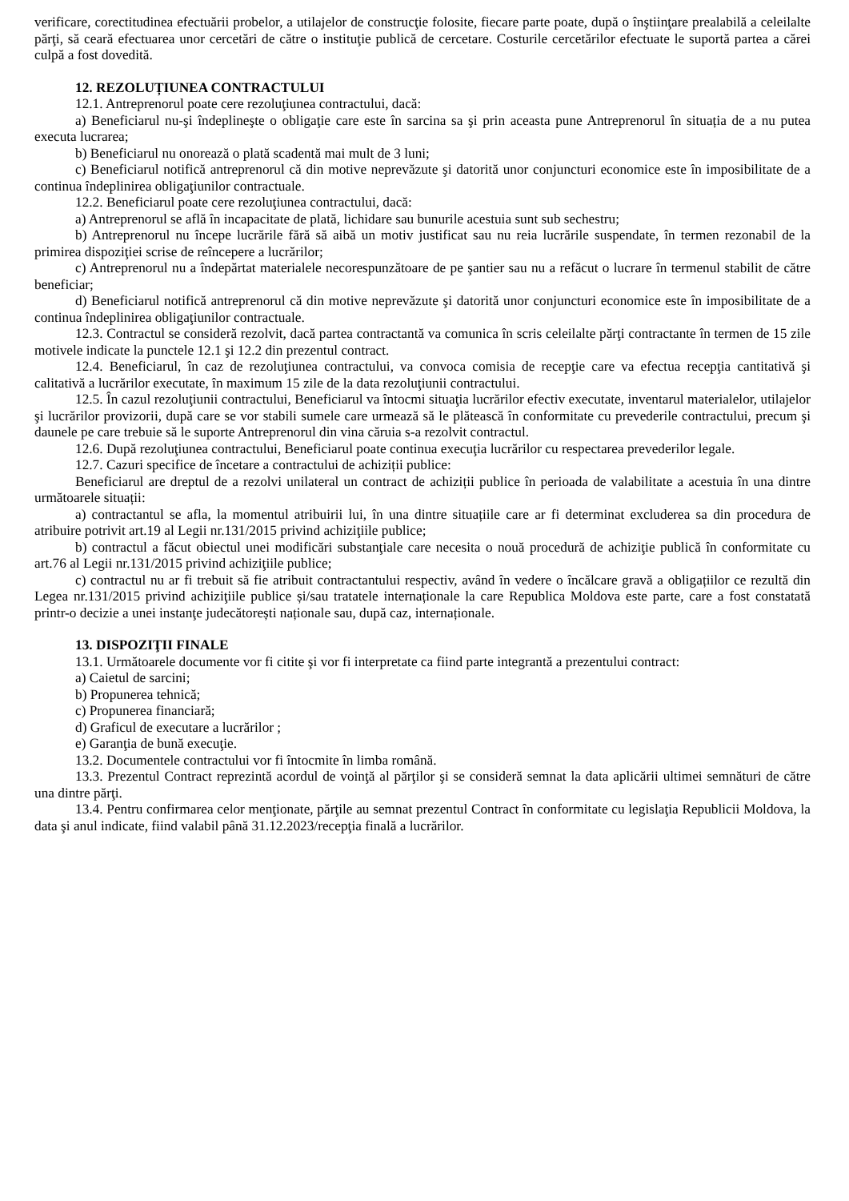verificare, corectitudinea efectuării probelor, a utilajelor de construcţie folosite, fiecare parte poate, după o înştiinţare prealabilă a celeilalte părţi, să ceară efectuarea unor cercetări de către o instituţie publică de cercetare. Costurile cercetărilor efectuate le suportă partea a cărei culpă a fost dovedită.
12. REZOLUȚIUNEA CONTRACTULUI
12.1. Antreprenorul poate cere rezoluţiunea contractului, dacă:
a) Beneficiarul nu-şi îndeplineşte o obligaţie care este în sarcina sa şi prin aceasta pune Antreprenorul în situația de a nu putea executa lucrarea;
b) Beneficiarul nu onorează o plată scadentă mai mult de 3 luni;
c) Beneficiarul notifică antreprenorul că din motive neprevăzute şi datorită unor conjuncturi economice este în imposibilitate de a continua îndeplinirea obligaţiunilor contractuale.
12.2. Beneficiarul poate cere rezoluţiunea contractului, dacă:
a) Antreprenorul se află în incapacitate de plată, lichidare sau bunurile acestuia sunt sub sechestru;
b) Antreprenorul nu începe lucrările fără să aibă un motiv justificat sau nu reia lucrările suspendate, în termen rezonabil de la primirea dispoziţiei scrise de reîncepere a lucrărilor;
c) Antreprenorul nu a îndepărtat materialele necorespunzătoare de pe şantier sau nu a refăcut o lucrare în termenul stabilit de către beneficiar;
d) Beneficiarul notifică antreprenorul că din motive neprevăzute şi datorită unor conjuncturi economice este în imposibilitate de a continua îndeplinirea obligaţiunilor contractuale.
12.3. Contractul se consideră rezolvit, dacă partea contractantă va comunica în scris celeilalte părţi contractante în termen de 15 zile motivele indicate la punctele 12.1 şi 12.2 din prezentul contract.
12.4. Beneficiarul, în caz de rezoluţiunea contractului, va convoca comisia de recepţie care va efectua recepţia cantitativă şi calitativă a lucrărilor executate, în maximum 15 zile de la data rezoluţiunii contractului.
12.5. În cazul rezoluţiunii contractului, Beneficiarul va întocmi situaţia lucrărilor efectiv executate, inventarul materialelor, utilajelor şi lucrărilor provizorii, după care se vor stabili sumele care urmează să le plătească în conformitate cu prevederile contractului, precum şi daunele pe care trebuie să le suporte Antreprenorul din vina căruia s-a rezolvit contractul.
12.6. După rezoluţiunea contractului, Beneficiarul poate continua execuţia lucrărilor cu respectarea prevederilor legale.
12.7. Cazuri specifice de încetare a contractului de achiziții publice:
Beneficiarul are dreptul de a rezolvi unilateral un contract de achiziții publice în perioada de valabilitate a acestuia în una dintre următoarele situații:
a) contractantul se afla, la momentul atribuirii lui, în una dintre situațiile care ar fi determinat excluderea sa din procedura de atribuire potrivit art.19 al Legii nr.131/2015 privind achiziţiile publice;
b) contractul a făcut obiectul unei modificări substanţiale care necesita o nouă procedură de achiziţie publică în conformitate cu art.76 al Legii nr.131/2015 privind achiziţiile publice;
c) contractul nu ar fi trebuit să fie atribuit contractantului respectiv, având în vedere o încălcare gravă a obligațiilor ce rezultă din Legea nr.131/2015 privind achiziţiile publice și/sau tratatele internaționale la care Republica Moldova este parte, care a fost constatată printr-o decizie a unei instanţe judecătorești naționale sau, după caz, internaționale.
13. DISPOZIŢII FINALE
13.1. Următoarele documente vor fi citite şi vor fi interpretate ca fiind parte integrantă a prezentului contract:
a) Caietul de sarcini;
b) Propunerea tehnică;
c) Propunerea financiară;
d) Graficul de executare a lucrărilor ;
e) Garanţia de bună execuţie.
13.2. Documentele contractului vor fi întocmite în limba română.
13.3. Prezentul Contract reprezintă acordul de voinţă al părţilor şi se consideră semnat la data aplicării ultimei semnături de către una dintre părţi.
13.4. Pentru confirmarea celor menţionate, părţile au semnat prezentul Contract în conformitate cu legislaţia Republicii Moldova, la data şi anul indicate, fiind valabil până 31.12.2023/recepţia finală a lucrărilor.